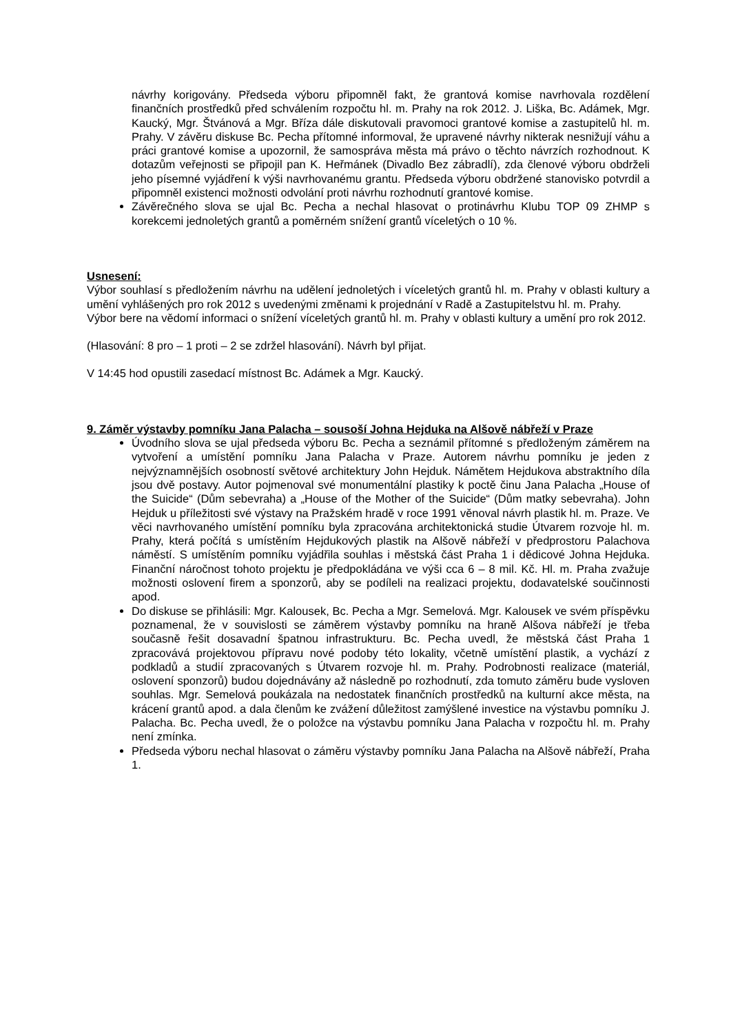návrhy korigovány. Předseda výboru připomněl fakt, že grantová komise navrhovala rozdělení finančních prostředků před schválením rozpočtu hl. m. Prahy na rok 2012. J. Liška, Bc. Adámek, Mgr. Kaucký, Mgr. Štvánová a Mgr. Bříza dále diskutovali pravomoci grantové komise a zastupitelů hl. m. Prahy. V závěru diskuse Bc. Pecha přítomné informoval, že upravené návrhy nikterak nesnižují váhu a práci grantové komise a upozornil, že samospráva města má právo o těchto návrzích rozhodnout. K dotazům veřejnosti se připojil pan K. Heřmánek (Divadlo Bez zábradlí), zda členové výboru obdrželi jeho písemné vyjádření k výši navrhovanému grantu. Předseda výboru obdržené stanovisko potvrdil a připomněl existenci možnosti odvolání proti návrhu rozhodnutí grantové komise.
Závěrečného slova se ujal Bc. Pecha a nechal hlasovat o protinávrhu Klubu TOP 09 ZHMP s korekcemi jednoletých grantů a poměrném snížení grantů víceletých o 10 %.
Usnesení:
Výbor souhlasí s předložením návrhu na udělení jednoletých i víceletých grantů hl. m. Prahy v oblasti kultury a umění vyhlášených pro rok 2012 s uvedenými změnami k projednání v Radě a Zastupitelstvu hl. m. Prahy.
Výbor bere na vědomí informaci o snížení víceletých grantů hl. m. Prahy v oblasti kultury a umění pro rok 2012.
(Hlasování: 8 pro – 1 proti – 2 se zdržel hlasování). Návrh byl přijat.
V 14:45 hod opustili zasedací místnost Bc. Adámek a Mgr. Kaucký.
9. Záměr výstavby pomníku Jana Palacha – sousoší Johna Hejduka na Alšově nábřeží v Praze
Úvodního slova se ujal předseda výboru Bc. Pecha a seznámil přítomné s předloženým záměrem na vytvoření a umístění pomníku Jana Palacha v Praze. Autorem návrhu pomníku je jeden z nejvýznamnějších osobností světové architektury John Hejduk. Námětem Hejdukova abstraktního díla jsou dvě postavy. Autor pojmenoval své monumentální plastiky k poctě činu Jana Palacha „House of the Suicide“ (Dům sebevraha) a „House of the Mother of the Suicide“ (Dům matky sebevraha). John Hejduk u příležitosti své výstavy na Pražském hradě v roce 1991 věnoval návrh plastik hl. m. Praze. Ve věci navrhovaného umístění pomníku byla zpracována architektonická studie Útvarem rozvoje hl. m. Prahy, která počítá s umístěním Hejdukových plastik na Alšově nábřeží v předprostoru Palachova náměstí. S umístěním pomníku vyjádřila souhlas i městská část Praha 1 i dědicové Johna Hejduka. Finanční náročnost tohoto projektu je předpokládána ve výši cca 6 – 8 mil. Kč. Hl. m. Praha zvažuje možnosti oslovení firem a sponzorů, aby se podíleli na realizaci projektu, dodavatelské součinnosti apod.
Do diskuse se přihlásili: Mgr. Kalousek, Bc. Pecha a Mgr. Semelová. Mgr. Kalousek ve svém příspěvku poznamenal, že v souvislosti se záměrem výstavby pomníku na hraně Alšova nábřeží je třeba současně řešit dosavadní špatnou infrastrukturu. Bc. Pecha uvedl, že městská část Praha 1 zpracovává projektovou přípravu nové podoby této lokality, včetně umístění plastik, a vychází z podkladů a studií zpracovaných s Útvarem rozvoje hl. m. Prahy. Podrobnosti realizace (materiál, oslovení sponzorů) budou dojednávány až následně po rozhodnutí, zda tomuto záměru bude vysloven souhlas. Mgr. Semelová poukázala na nedostatek finančních prostředků na kulturní akce města, na krácení grantů apod. a dala členům ke zvážení důležitost zamýšlené investice na výstavbu pomníku J. Palacha. Bc. Pecha uvedl, že o položce na výstavbu pomníku Jana Palacha v rozpočtu hl. m. Prahy není zmínka.
Předseda výboru nechal hlasovat o záměru výstavby pomníku Jana Palacha na Alšově nábřeží, Praha 1.